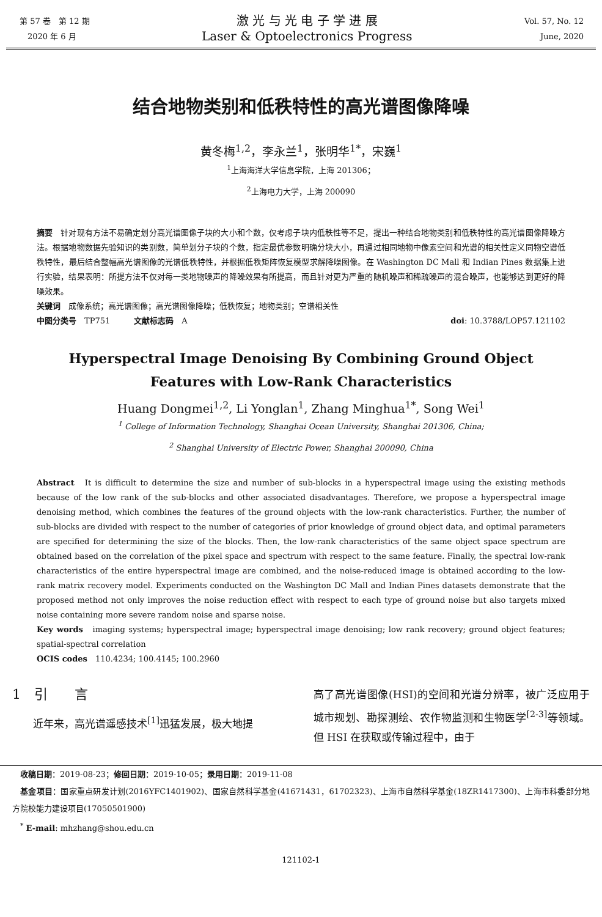第 57 卷　第 12 期
　2020 年 6 月
激 光 与 光 电 子 学 进 展
Laser & Optoelectronics Progress
Vol. 57, No. 12
June, 2020
结合地物类别和低秩特性的高光谱图像降噪
黄冬梅<sup>1,2</sup>，李永兰<sup>1</sup>，张明华<sup>1*</sup>，宋巍<sup>1</sup>
<sup>1</sup> 上海海洋大学信息学院，上海 201306；
<sup>2</sup> 上海电力大学，上海 200090
摘要　针对现有方法不易确定划分高光谱图像子块的大小和个数，仅考虑子块内低秩性等不足，提出一种结合地物类别和低秩特性的高光谱图像降噪方法。根据地物数据先验知识的类别数，简单划分子块的个数，指定最优参数明确分块大小，再通过相同地物中像素空间和光谱的相关性定义同物空谱低秩特性，最后结合整幅高光谱图像的光谱低秩特性，并根据低秩矩阵恢复模型求解降噪图像。在 Washington DC Mall 和 Indian Pines 数据集上进行实验，结果表明：所提方法不仅对每一类地物噪声的降噪效果有所提高，而且针对更为严重的随机噪声和稀疏噪声的混合噪声，也能够达到更好的降噪效果。
关键词　成像系统；高光谱图像；高光谱图像降噪；低秩恢复；地物类别；空谱相关性
中图分类号　TP751　　　文献标志码　A doi: 10.3788/LOP57.121102
Hyperspectral Image Denoising By Combining Ground Object
Features with Low-Rank Characteristics
Huang Dongmei<sup>1,2</sup>, Li Yonglan<sup>1</sup>, Zhang Minghua<sup>1*</sup>, Song Wei<sup>1</sup>
<sup>1</sup> College of Information Technology, Shanghai Ocean University, Shanghai 201306, China;
<sup>2</sup> Shanghai University of Electric Power, Shanghai 200090, China
Abstract　It is difficult to determine the size and number of sub-blocks in a hyperspectral image using the existing methods because of the low rank of the sub-blocks and other associated disadvantages. Therefore, we propose a hyperspectral image denoising method, which combines the features of the ground objects with the low-rank characteristics. Further, the number of sub-blocks are divided with respect to the number of categories of prior knowledge of ground object data, and optimal parameters are specified for determining the size of the blocks. Then, the low-rank characteristics of the same object space spectrum are obtained based on the correlation of the pixel space and spectrum with respect to the same feature. Finally, the spectral low-rank characteristics of the entire hyperspectral image are combined, and the noise-reduced image is obtained according to the low-rank matrix recovery model. Experiments conducted on the Washington DC Mall and Indian Pines datasets demonstrate that the proposed method not only improves the noise reduction effect with respect to each type of ground noise but also targets mixed noise containing more severe random noise and sparse noise.
Key words　imaging systems; hyperspectral image; hyperspectral image denoising; low rank recovery; ground object features; spatial-spectral correlation
OCIS codes　110.4234; 100.4145; 100.2960
1　引　　言
近年来，高光谱遥感技术<sup>[1]</sup>迅猛发展，极大地提
高了高光谱图像(HSI)的空间和光谱分辨率，被广泛应用于城市规划、勘探测绘、农作物监测和生物医学<sup>[2-3]</sup>等领域。但 HSI 在获取或传输过程中，由于
　收稿日期：2019-08-23；修回日期：2019-10-05；录用日期：2019-11-08
　基金项目：国家重点研发计划(2016YFC1401902)、国家自然科学基金(41671431，61702323)、上海市自然科学基金(18ZR1417300)、上海市科委部分地方院校能力建设项目(17050501900)
　<sup>*</sup> E-mail: mhzhang@shou.edu.cn
121102-1